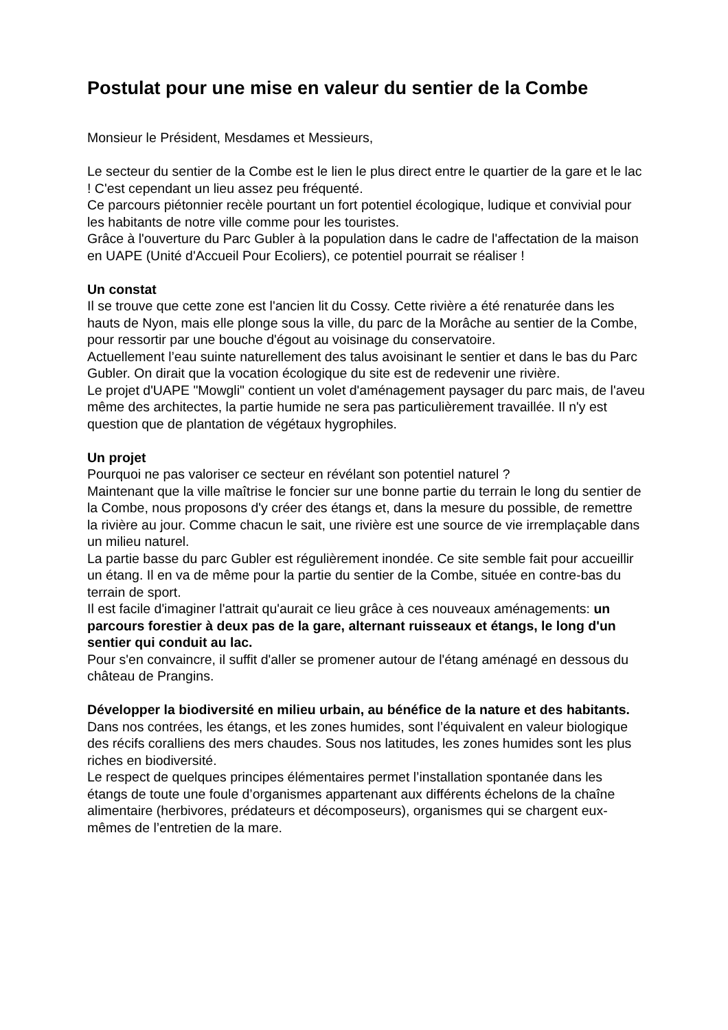Postulat pour une mise en valeur du sentier de la Combe
Monsieur le Président, Mesdames et Messieurs,
Le secteur du sentier de la Combe est le lien le plus direct entre le quartier de la gare et le lac ! C'est cependant un lieu assez peu fréquenté.
Ce parcours piétonnier recèle pourtant un fort potentiel écologique, ludique et convivial pour les habitants de notre ville comme pour les touristes.
Grâce à l'ouverture du Parc Gubler à la population dans le cadre de l'affectation de la maison en UAPE (Unité d'Accueil Pour Ecoliers), ce potentiel pourrait se réaliser !
Un constat
Il se trouve que cette zone est l'ancien lit du Cossy. Cette rivière a été renaturée dans les hauts de Nyon, mais elle plonge sous la ville, du parc de la Morâche au sentier de la Combe, pour ressortir par une bouche d'égout au voisinage du conservatoire.
Actuellement l’eau suinte naturellement des talus avoisinant le sentier et dans le bas du Parc Gubler. On dirait que la vocation écologique du site est de redevenir une rivière.
Le projet d'UAPE "Mowgli" contient un volet d'aménagement paysager du parc mais, de l'aveu même des architectes, la partie humide ne sera pas particulièrement travaillée. Il n'y est question que de plantation de végétaux hygrophiles.
Un projet
Pourquoi ne pas valoriser ce secteur en révélant son potentiel naturel ?
Maintenant que la ville maîtrise le foncier sur une bonne partie du terrain le long du sentier de la Combe, nous proposons d'y créer des étangs et, dans la mesure du possible, de remettre la rivière au jour. Comme chacun le sait, une rivière est une source de vie irremplaçable dans un milieu naturel.
La partie basse du parc Gubler est régulièrement inondée. Ce site semble fait pour accueillir un étang. Il en va de même pour la partie du sentier de la Combe, située en contre-bas du terrain de sport.
Il est facile d'imaginer l'attrait qu'aurait ce lieu grâce à ces nouveaux aménagements: un parcours forestier à deux pas de la gare, alternant ruisseaux et étangs, le long d'un sentier qui conduit au lac.
Pour s'en convaincre, il suffit d'aller se promener autour de l'étang aménagé en dessous du château de Prangins.
Développer la biodiversité en milieu urbain, au bénéfice de la nature et des habitants.
Dans nos contrées, les étangs, et les zones humides, sont l’équivalent en valeur biologique des récifs coralliens des mers chaudes. Sous nos latitudes, les zones humides sont les plus riches en biodiversité.
Le respect de quelques principes élémentaires permet l’installation spontanée dans les étangs de toute une foule d’organismes appartenant aux différents échelons de la chaîne alimentaire (herbivores, prédateurs et décomposeurs), organismes qui se chargent eux-mêmes de l’entretien de la mare.